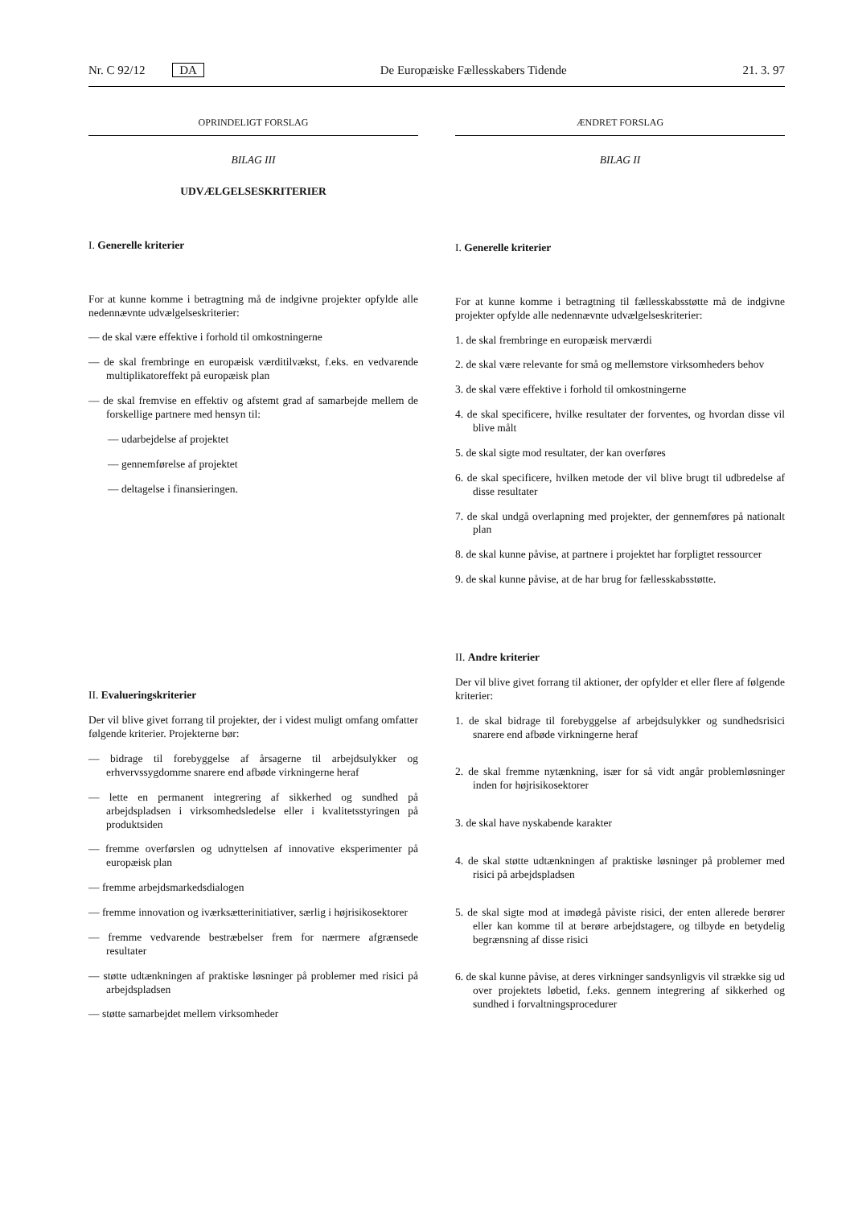Nr. C 92/12 DA De Europæiske Fællesskabers Tidende 21. 3. 97
OPRINDELIGT FORSLAG
BILAG III
UDVÆLGELSESKRITERIER
I. Generelle kriterier
For at kunne komme i betragtning må de indgivne projekter opfylde alle nedennævnte udvælgelseskriterier:
— de skal være effektive i forhold til omkostningerne
— de skal frembringe en europæisk værditilvækst, f.eks. en vedvarende multiplikatoreffekt på europæisk plan
— de skal fremvise en effektiv og afstemt grad af samarbejde mellem de forskellige partnere med hensyn til:
— udarbejdelse af projektet
— gennemførelse af projektet
— deltagelse i finansieringen.
II. Evalueringskriterier
Der vil blive givet forrang til projekter, der i videst muligt omfang omfatter følgende kriterier. Projekterne bør:
— bidrage til forebyggelse af årsagerne til arbejdsulykker og erhvervssygdomme snarere end afbøde virkningerne heraf
— lette en permanent integrering af sikkerhed og sundhed på arbejdspladsen i virksomhedsledelse eller i kvalitetsstyringen på produktsiden
— fremme overførslen og udnyttelsen af innovative eksperimenter på europæisk plan
— fremme arbejdsmarkedsdialogen
— fremme innovation og iværksætterinitiativer, særlig i højrisikosektorer
— fremme vedvarende bestræbelser frem for nærmere afgrænsede resultater
— støtte udtænkningen af praktiske løsninger på problemer med risici på arbejdspladsen
— støtte samarbejdet mellem virksomheder
ÆNDRET FORSLAG
BILAG II
I. Generelle kriterier
For at kunne komme i betragtning til fællesskabsstøtte må de indgivne projekter opfylde alle nedennævnte udvælgelseskriterier:
1. de skal frembringe en europæisk merværdi
2. de skal være relevante for små og mellemstore virksomheders behov
3. de skal være effektive i forhold til omkostningerne
4. de skal specificere, hvilke resultater der forventes, og hvordan disse vil blive målt
5. de skal sigte mod resultater, der kan overføres
6. de skal specificere, hvilken metode der vil blive brugt til udbredelse af disse resultater
7. de skal undgå overlapning med projekter, der gennemføres på nationalt plan
8. de skal kunne påvise, at partnere i projektet har forpligtet ressourcer
9. de skal kunne påvise, at de har brug for fællesskabsstøtte.
II. Andre kriterier
Der vil blive givet forrang til aktioner, der opfylder et eller flere af følgende kriterier:
1. de skal bidrage til forebyggelse af arbejdsulykker og sundhedsrisici snarere end afbøde virkningerne heraf
2. de skal fremme nytænkning, især for så vidt angår problemløsninger inden for højrisikosektorer
3. de skal have nyskabende karakter
4. de skal støtte udtænkningen af praktiske løsninger på problemer med risici på arbejdspladsen
5. de skal sigte mod at imødegå påviste risici, der enten allerede berører eller kan komme til at berøre arbejdstagere, og tilbyde en betydelig begrænsning af disse risici
6. de skal kunne påvise, at deres virkninger sandsynligvis vil strække sig ud over projektets løbetid, f.eks. gennem integrering af sikkerhed og sundhed i forvaltningsprocedurer